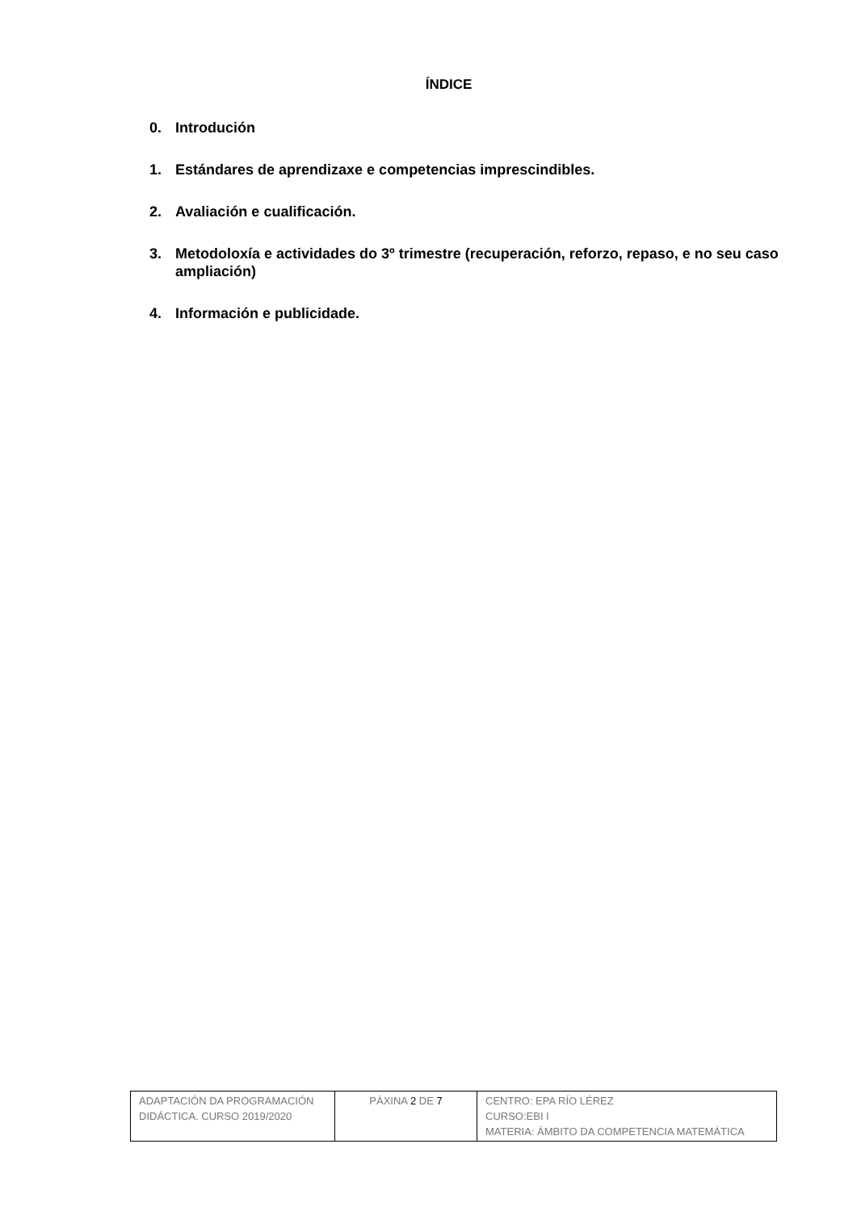ÍNDICE
0. Introdución
1. Estándares de aprendizaxe e competencias imprescindibles.
2. Avaliación e cualificación.
3. Metodoloxía e actividades do 3º trimestre (recuperación, reforzo, repaso, e no seu caso ampliación)
4. Información e publicidade.
| ADAPTACIÓN DA PROGRAMACIÓN DIDÁCTICA. CURSO 2019/2020 | PÁXINA 2 DE 7 | CENTRO: EPA RÍO LÉREZ CURSO:EBI I MATERIA: ÁMBITO DA COMPETENCIA MATEMÁTICA |